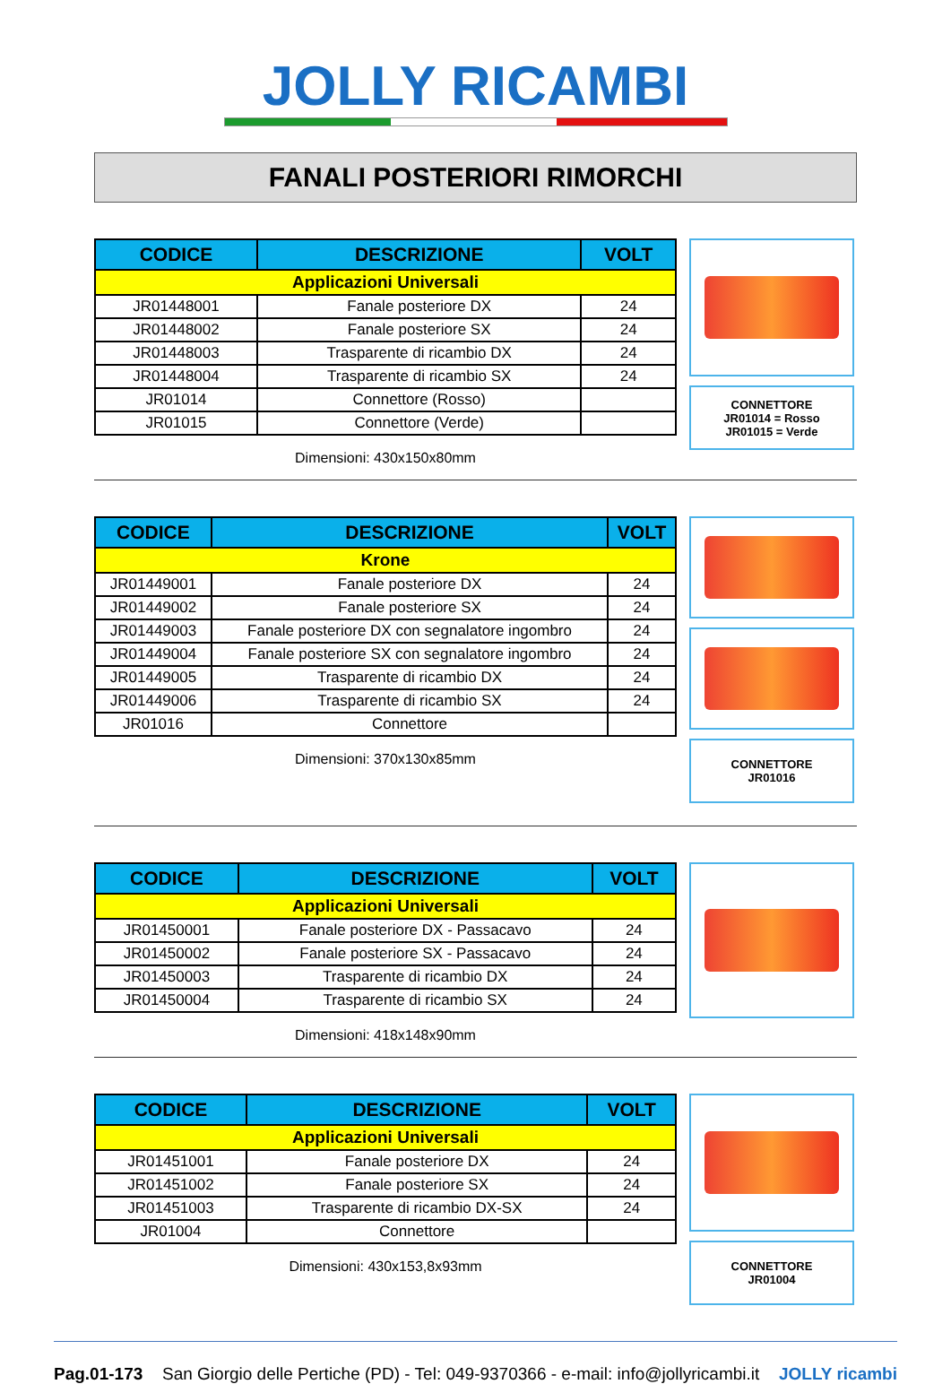JOLLY RICAMBI
FANALI POSTERIORI RIMORCHI
| CODICE | DESCRIZIONE | VOLT |
| --- | --- | --- |
| Applicazioni Universali | | |
| JR01448001 | Fanale posteriore DX | 24 |
| JR01448002 | Fanale posteriore SX | 24 |
| JR01448003 | Trasparente di ricambio DX | 24 |
| JR01448004 | Trasparente di ricambio SX | 24 |
| JR01014 | Connettore (Rosso) | |
| JR01015 | Connettore (Verde) | |
Dimensioni: 430x150x80mm
CONNETTORE
JR01014 = Rosso
JR01015 = Verde
| CODICE | DESCRIZIONE | VOLT |
| --- | --- | --- |
| Krone | | |
| JR01449001 | Fanale posteriore DX | 24 |
| JR01449002 | Fanale posteriore SX | 24 |
| JR01449003 | Fanale posteriore DX con segnalatore ingombro | 24 |
| JR01449004 | Fanale posteriore SX con segnalatore ingombro | 24 |
| JR01449005 | Trasparente di ricambio DX | 24 |
| JR01449006 | Trasparente di ricambio SX | 24 |
| JR01016 | Connettore | |
Dimensioni: 370x130x85mm
CONNETTORE
JR01016
| CODICE | DESCRIZIONE | VOLT |
| --- | --- | --- |
| Applicazioni Universali | | |
| JR01450001 | Fanale posteriore DX - Passacavo | 24 |
| JR01450002 | Fanale posteriore SX - Passacavo | 24 |
| JR01450003 | Trasparente di ricambio DX | 24 |
| JR01450004 | Trasparente di ricambio SX | 24 |
Dimensioni: 418x148x90mm
| CODICE | DESCRIZIONE | VOLT |
| --- | --- | --- |
| Applicazioni Universali | | |
| JR01451001 | Fanale posteriore DX | 24 |
| JR01451002 | Fanale posteriore SX | 24 |
| JR01451003 | Trasparente di ricambio DX-SX | 24 |
| JR01004 | Connettore | |
Dimensioni: 430x153,8x93mm
CONNETTORE
JR01004
Pag.01-173 San Giorgio delle Pertiche (PD) - Tel: 049-9370366 - e-mail: info@jollyricambi.it JOLLY ricambi